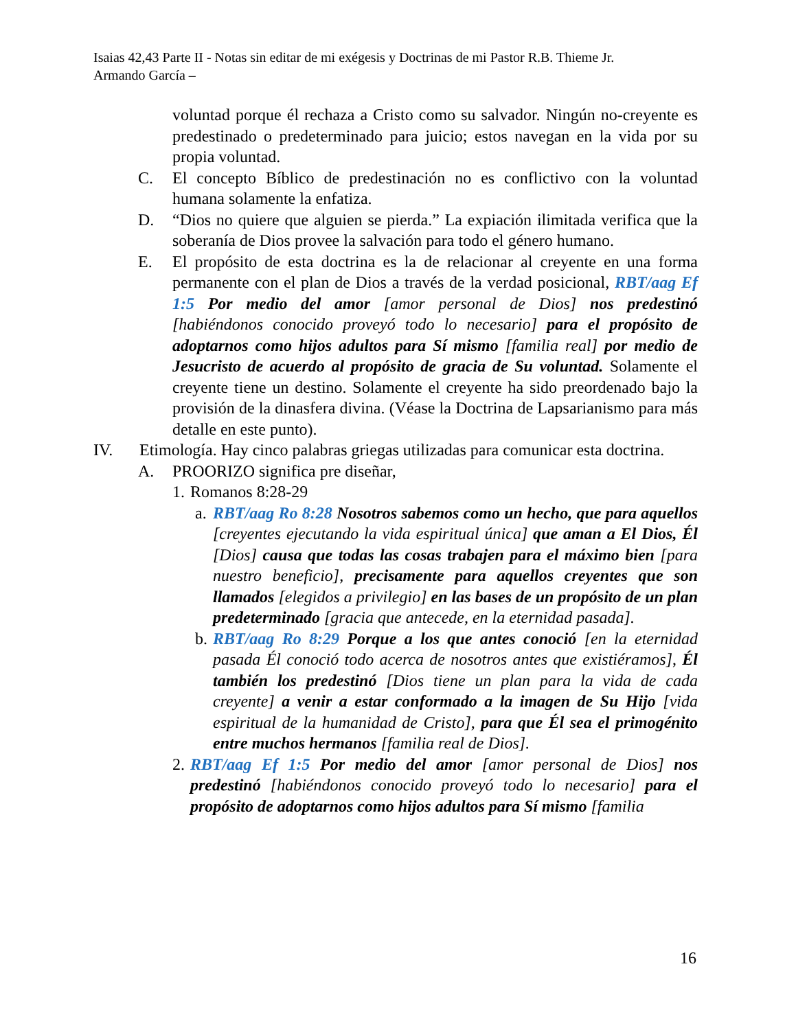Isaias 42,43 Parte II - Notas sin editar de mi exégesis y Doctrinas de mi Pastor R.B. Thieme Jr.
Armando García –
voluntad porque él rechaza a Cristo como su salvador. Ningún no-creyente es predestinado o predeterminado para juicio; estos navegan en la vida por su propia voluntad.
C. El concepto Bíblico de predestinación no es conflictivo con la voluntad humana solamente la enfatiza.
D. “Dios no quiere que alguien se pierda.” La expiación ilimitada verifica que la soberanía de Dios provee la salvación para todo el género humano.
E. El propósito de esta doctrina es la de relacionar al creyente en una forma permanente con el plan de Dios a través de la verdad posicional, RBT/aag Ef 1:5 Por medio del amor [amor personal de Dios] nos predestinó [habiéndonos conocido proveyó todo lo necesario] para el propósito de adoptarnos como hijos adultos para Sí mismo [familia real] por medio de Jesucristo de acuerdo al propósito de gracia de Su voluntad. Solamente el creyente tiene un destino. Solamente el creyente ha sido preordenado bajo la provisión de la dinasfera divina. (Véase la Doctrina de Lapsarianismo para más detalle en este punto).
IV. Etimología. Hay cinco palabras griegas utilizadas para comunicar esta doctrina.
A. PROORIZO significa pre diseñar,
1. Romanos 8:28-29
a. RBT/aag Ro 8:28 Nosotros sabemos como un hecho, que para aquellos [creyentes ejecutando la vida espiritual única] que aman a El Dios, Él [Dios] causa que todas las cosas trabajen para el máximo bien [para nuestro beneficio], precisamente para aquellos creyentes que son llamados [elegidos a privilegio] en las bases de un propósito de un plan predeterminado [gracia que antecede, en la eternidad pasada].
b. RBT/aag Ro 8:29 Porque a los que antes conoció [en la eternidad pasada Él conoció todo acerca de nosotros antes que existiéramos], Él también los predestinó [Dios tiene un plan para la vida de cada creyente] a venir a estar conformado a la imagen de Su Hijo [vida espiritual de la humanidad de Cristo], para que Él sea el primogénito entre muchos hermanos [familia real de Dios].
2. RBT/aag Ef 1:5 Por medio del amor [amor personal de Dios] nos predestinó [habiéndonos conocido proveyó todo lo necesario] para el propósito de adoptarnos como hijos adultos para Sí mismo [familia
16